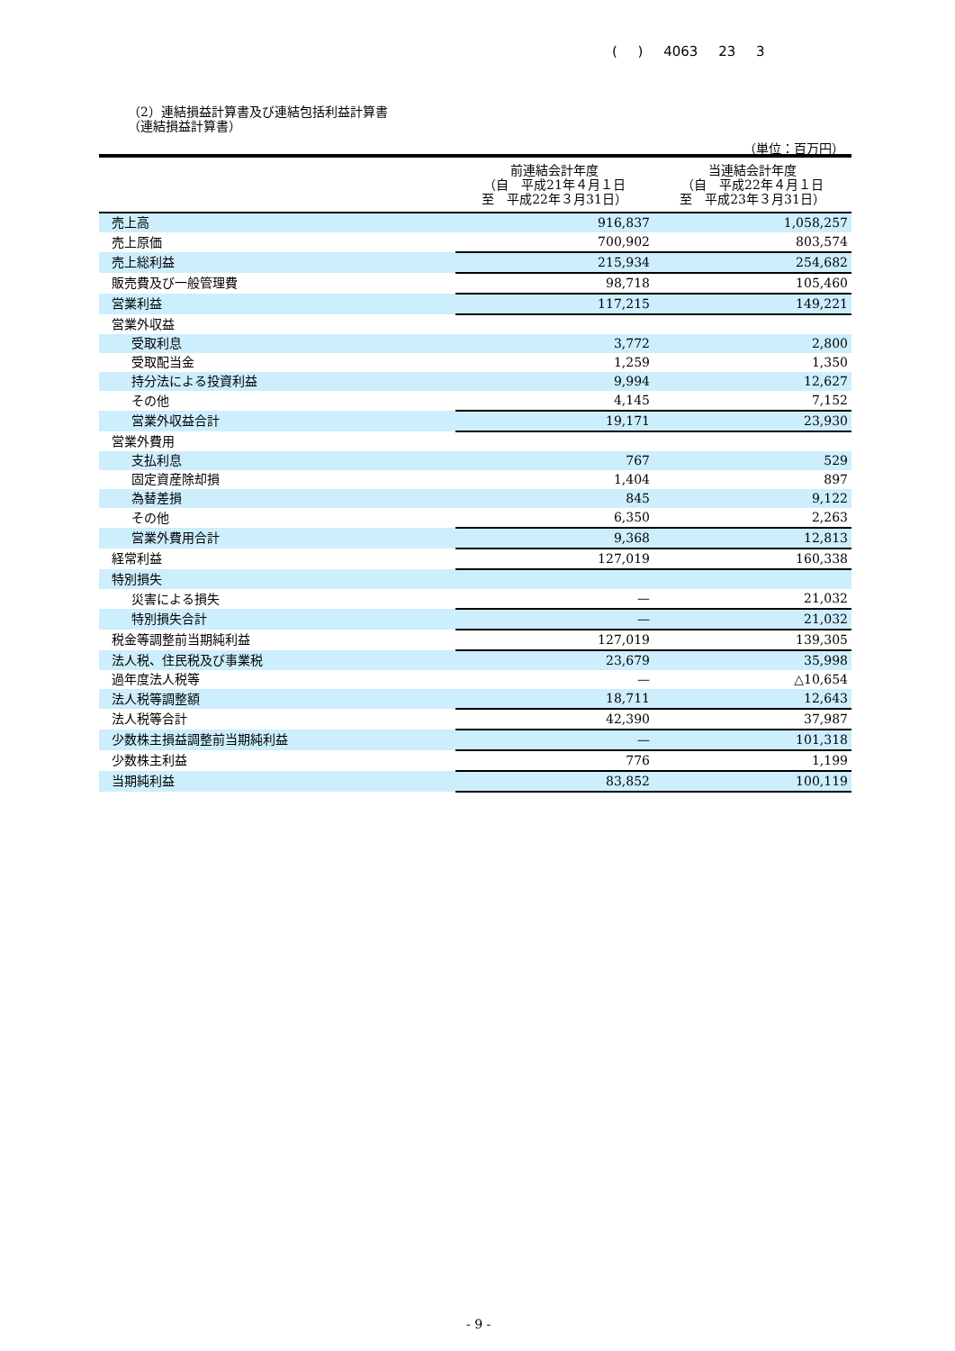( ) 4063 23 3
（2）連結損益計算書及び連結包括利益計算書
（連結損益計算書）
（単位：百万円）
| | 前連結会計年度 （自 平成21年４月１日 至 平成22年３月31日） | 当連結会計年度 （自 平成22年４月１日 至 平成23年３月31日） |
| --- | --- | --- |
| 売上高 | 916,837 | 1,058,257 |
| 売上原価 | 700,902 | 803,574 |
| 売上総利益 | 215,934 | 254,682 |
| 販売費及び一般管理費 | 98,718 | 105,460 |
| 営業利益 | 117,215 | 149,221 |
| 営業外収益 | | |
| 受取利息 | 3,772 | 2,800 |
| 受取配当金 | 1,259 | 1,350 |
| 持分法による投資利益 | 9,994 | 12,627 |
| その他 | 4,145 | 7,152 |
| 営業外収益合計 | 19,171 | 23,930 |
| 営業外費用 | | |
| 支払利息 | 767 | 529 |
| 固定資産除却損 | 1,404 | 897 |
| 為替差損 | 845 | 9,122 |
| その他 | 6,350 | 2,263 |
| 営業外費用合計 | 9,368 | 12,813 |
| 経常利益 | 127,019 | 160,338 |
| 特別損失 | | |
| 災害による損失 | — | 21,032 |
| 特別損失合計 | — | 21,032 |
| 税金等調整前当期純利益 | 127,019 | 139,305 |
| 法人税、住民税及び事業税 | 23,679 | 35,998 |
| 過年度法人税等 | — | △10,654 |
| 法人税等調整額 | 18,711 | 12,643 |
| 法人税等合計 | 42,390 | 37,987 |
| 少数株主損益調整前当期純利益 | — | 101,318 |
| 少数株主利益 | 776 | 1,199 |
| 当期純利益 | 83,852 | 100,119 |
- 9 -